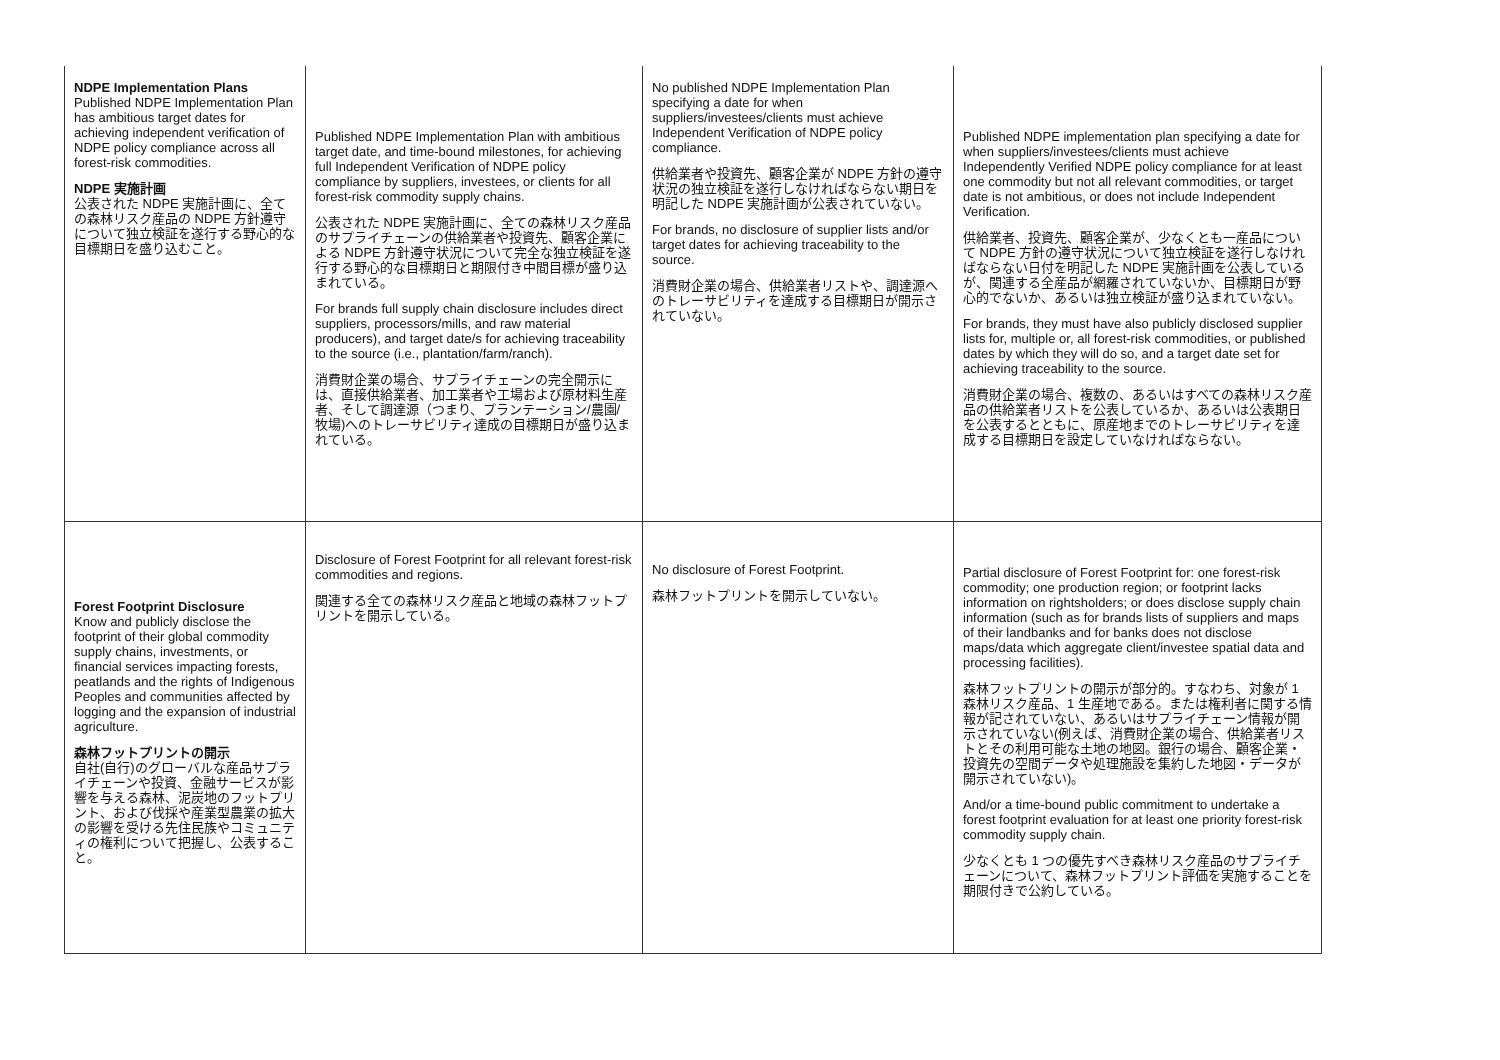| NDPE Implementation Plans Published NDPE Implementation Plan has ambitious target dates for achieving independent verification of NDPE policy compliance across all forest-risk commodities. NDPE 実施計画 公表された NDPE 実施計画に、全ての森林リスク産品の NDPE 方針遵守について独立検証を遂行する野心的な目標期日を盛り込むこと。 | Published NDPE Implementation Plan with ambitious target date, and time-bound milestones, for achieving full Independent Verification of NDPE policy compliance by suppliers, investees, or clients for all forest-risk commodity supply chains. 公表された NDPE 実施計画に、全ての森林リスク産品のサプライチェーンの供給業者や投資先、顧客企業による NDPE 方針遵守状況について完全な独立検証を遂行する野心的な目標期日と期限付き中間目標が盛り込まれている。 For brands full supply chain disclosure includes direct suppliers, processors/mills, and raw material producers), and target date/s for achieving traceability to the source (i.e., plantation/farm/ranch). 消費財企業の場合、サプライチェーンの完全開示には、直接供給業者、加工業者や工場および原材料生産者、そして調達源（つまり、プランテーション/農園/牧場)へのトレーサビリティ達成の目標期日が盛り込まれている。 | No published NDPE Implementation Plan specifying a date for when suppliers/investees/clients must achieve Independent Verification of NDPE policy compliance. 供給業者や投資先、顧客企業が NDPE 方針の遵守状況の独立検証を遂行しなければならない期日を明記した NDPE 実施計画が公表されていない。 For brands, no disclosure of supplier lists and/or target dates for achieving traceability to the source. 消費財企業の場合、供給業者リストや、調達源へのトレーサビリティを達成する目標期日が開示されていない。 | Published NDPE implementation plan specifying a date for when suppliers/investees/clients must achieve Independently Verified NDPE policy compliance for at least one commodity but not all relevant commodities, or target date is not ambitious, or does not include Independent Verification. 供給業者、投資先、顧客企業が、少なくとも一産品について NDPE 方針の遵守状況について独立検証を遂行しなければならない日付を明記した NDPE 実施計画を公表しているが、関連する全産品が網羅されていないか、目標期日が野心的でないか、あるいは独立検証が盛り込まれていない。 For brands, they must have also publicly disclosed supplier lists for, multiple or, all forest-risk commodities, or published dates by which they will do so, and a target date set for achieving traceability to the source. 消費財企業の場合、複数の、あるいはすべての森林リスク産品の供給業者リストを公表しているか、あるいは公表期日を公表するとともに、原産地までのトレーサビリティを達成する目標期日を設定していなければならない。 |
| Forest Footprint Disclosure Know and publicly disclose the footprint of their global commodity supply chains, investments, or financial services impacting forests, peatlands and the rights of Indigenous Peoples and communities affected by logging and the expansion of industrial agriculture. 森林フットプリントの開示 自社(自行)のグローバルな産品サプライチェーンや投資、金融サービスが影響を与える森林、泥炭地のフットプリント、および伐採や産業型農業の拡大の影響を受ける先住民族やコミュニティの権利について把握し、公表すること。 | Disclosure of Forest Footprint for all relevant forest-risk commodities and regions. 関連する全ての森林リスク産品と地域の森林フットプリントを開示している。 | No disclosure of Forest Footprint. 森林フットプリントを開示していない。 | Partial disclosure of Forest Footprint for: one forest-risk commodity; one production region; or footprint lacks information on rightsholders; or does disclose supply chain information (such as for brands lists of suppliers and maps of their landbanks and for banks does not disclose maps/data which aggregate client/investee spatial data and processing facilities). 森林フットプリントの開示が部分的。すなわち、対象が 1 森林リスク産品、1 生産地である。または権利者に関する情報が記されていない、あるいはサプライチェーン情報が開示されていない(例えば、消費財企業の場合、供給業者リストとその利用可能な土地の地図。銀行の場合、顧客企業・投資先の空間データや処理施設を集約した地図・データが開示されていない)。 And/or a time-bound public commitment to undertake a forest footprint evaluation for at least one priority forest-risk commodity supply chain. 少なくとも 1 つの優先すべき森林リスク産品のサプライチェーンについて、森林フットプリント評価を実施することを期限付きで公約している。 |